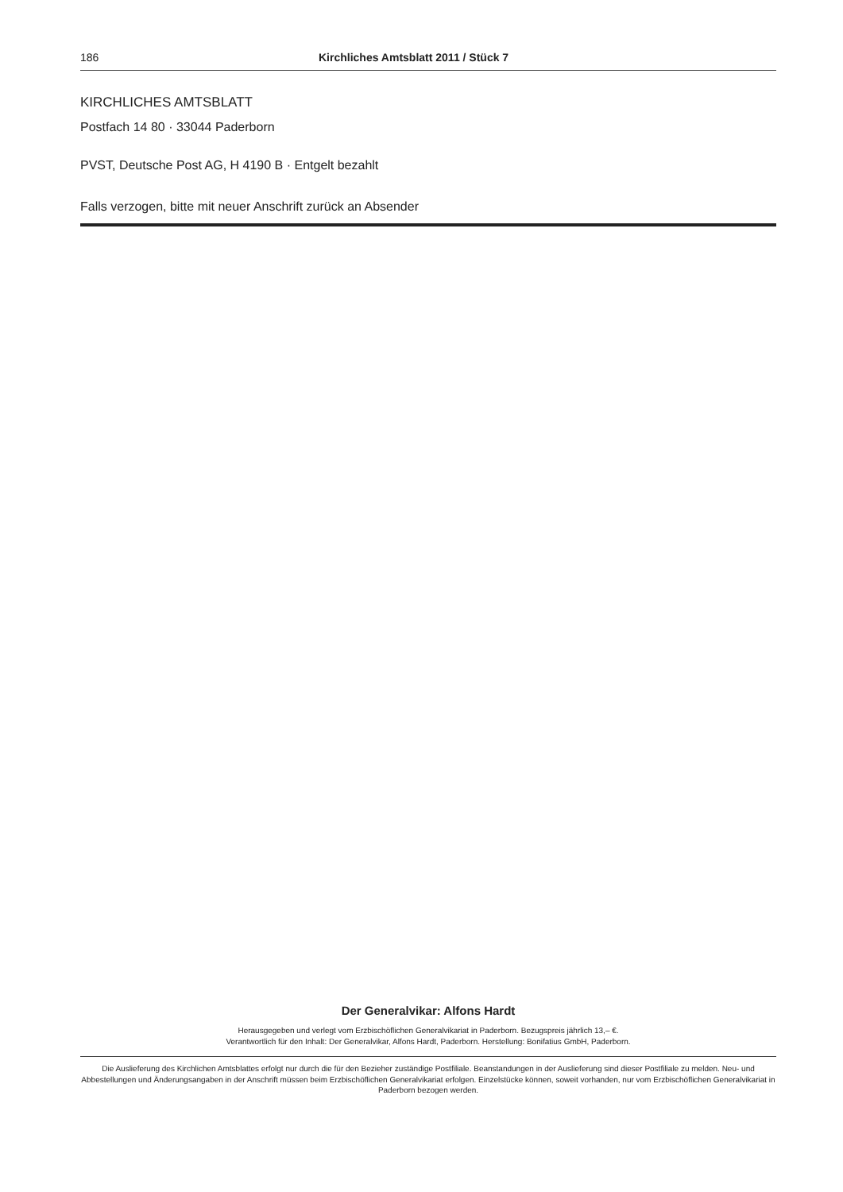186 Kirchliches Amtsblatt 2011 / Stück 7
KIRCHLICHES AMTSBLATT
Postfach 14 80 · 33044 Paderborn
PVST, Deutsche Post AG, H 4190 B · Entgelt bezahlt
Falls verzogen, bitte mit neuer Anschrift zurück an Absender
Der Generalvikar: Alfons Hardt
Herausgegeben und verlegt vom Erzbischöflichen Generalvikariat in Paderborn. Bezugspreis jährlich 13,– €.
Verantwortlich für den Inhalt: Der Generalvikar, Alfons Hardt, Paderborn. Herstellung: Bonifatius GmbH, Paderborn.
Die Auslieferung des Kirchlichen Amtsblattes erfolgt nur durch die für den Bezieher zuständige Postfiliale. Beanstandungen in der Auslieferung sind dieser Postfiliale zu melden. Neu- und Abbestellungen und Änderungsangaben in der Anschrift müssen beim Erzbischöflichen Generalvikariat erfolgen. Einzelstücke können, soweit vorhanden, nur vom Erzbischöflichen Generalvikariat in Paderborn bezogen werden.